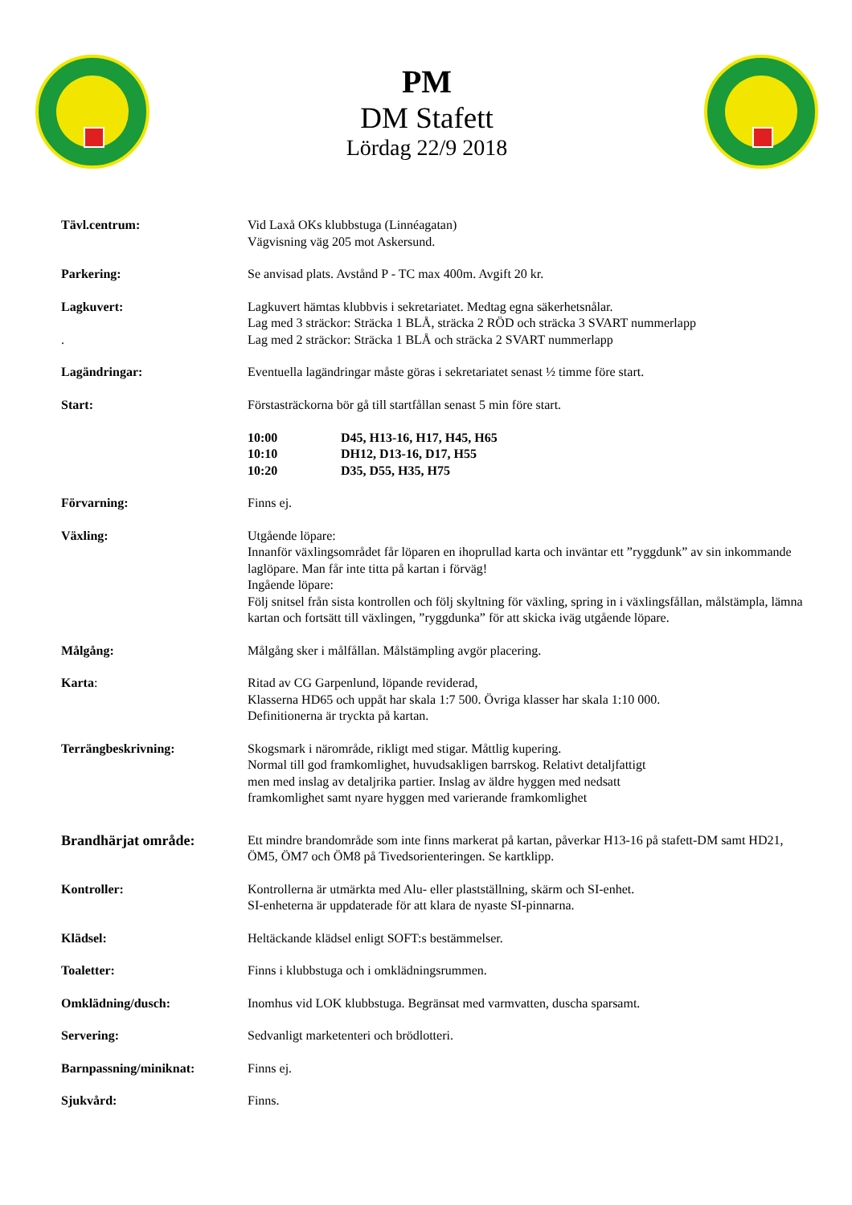PM
DM Stafett
Lördag 22/9 2018
Tävl.centrum: Vid Laxå OKs klubbstuga (Linnéagatan)
Vägvisning väg 205 mot Askersund.
Parkering: Se anvisad plats. Avstånd P - TC max 400m. Avgift 20 kr.
Lagkuvert:
.
Lagkuvert hämtas klubbvis i sekretariatet. Medtag egna säkerhetsnålar.
Lag med 3 sträckor: Sträcka 1 BLÅ, sträcka 2 RÖD och sträcka 3 SVART nummerlapp
Lag med 2 sträckor: Sträcka 1 BLÅ och sträcka 2 SVART nummerlapp
Lagändringar: Eventuella lagändringar måste göras i sekretariatet senast ½ timme före start.
Start: Förstasträckorna bör gå till startfållan senast 5 min före start.
10:00 D45, H13-16, H17, H45, H65 10:10 DH12, D13-16, D17, H55 10:20 D35, D55, H35, H75
Förvarning: Finns ej.
Växling: Utgående löpare:
Innanför växlingsområdet får löparen en ihoprullad karta och inväntar ett ”ryggdunk” av sin inkommande laglöpare. Man får inte titta på kartan i förväg!
Ingående löpare:
Följ snitsel från sista kontrollen och följ skyltning för växling, spring in i växlingsfållan, målstämpla, lämna kartan och fortsätt till växlingen, ”ryggdunka” för att skicka iväg utgående löpare.
Målgång: Målgång sker i målfållan. Målstämpling avgör placering.
Karta: Ritad av CG Garpenlund, löpande reviderad,
Klasserna HD65 och uppåt har skala 1:7 500. Övriga klasser har skala 1:10 000.
Definitionerna är tryckta på kartan.
Terrängbeskrivning: Skogsmark i närområde, rikligt med stigar. Måttlig kupering.
Normal till god framkomlighet, huvudsakligen barrskog. Relativt detaljfattigt
men med inslag av detaljrika partier. Inslag av äldre hyggen med nedsatt
framkomlighet samt nyare hyggen med varierande framkomlighet
Brandhärjat område: Ett mindre brandområde som inte finns markerat på kartan, påverkar H13-16 på stafett-DM samt HD21, ÖM5, ÖM7 och ÖM8 på Tivedsorienteringen. Se kartklipp.
Kontroller: Kontrollerna är utmärkta med Alu- eller plastställning, skärm och SI-enhet.
SI-enheterna är uppdaterade för att klara de nyaste SI-pinnarna.
Klädsel: Heltäckande klädsel enligt SOFT:s bestämmelser.
Toaletter: Finns i klubbstuga och i omklädningsrummen.
Omklädning/dusch: Inomhus vid LOK klubbstuga. Begränsat med varmvatten, duscha sparsamt.
Servering: Sedvanligt marketenteri och brödlotteri.
Barnpassning/miniknat: Finns ej.
Sjukvård: Finns.